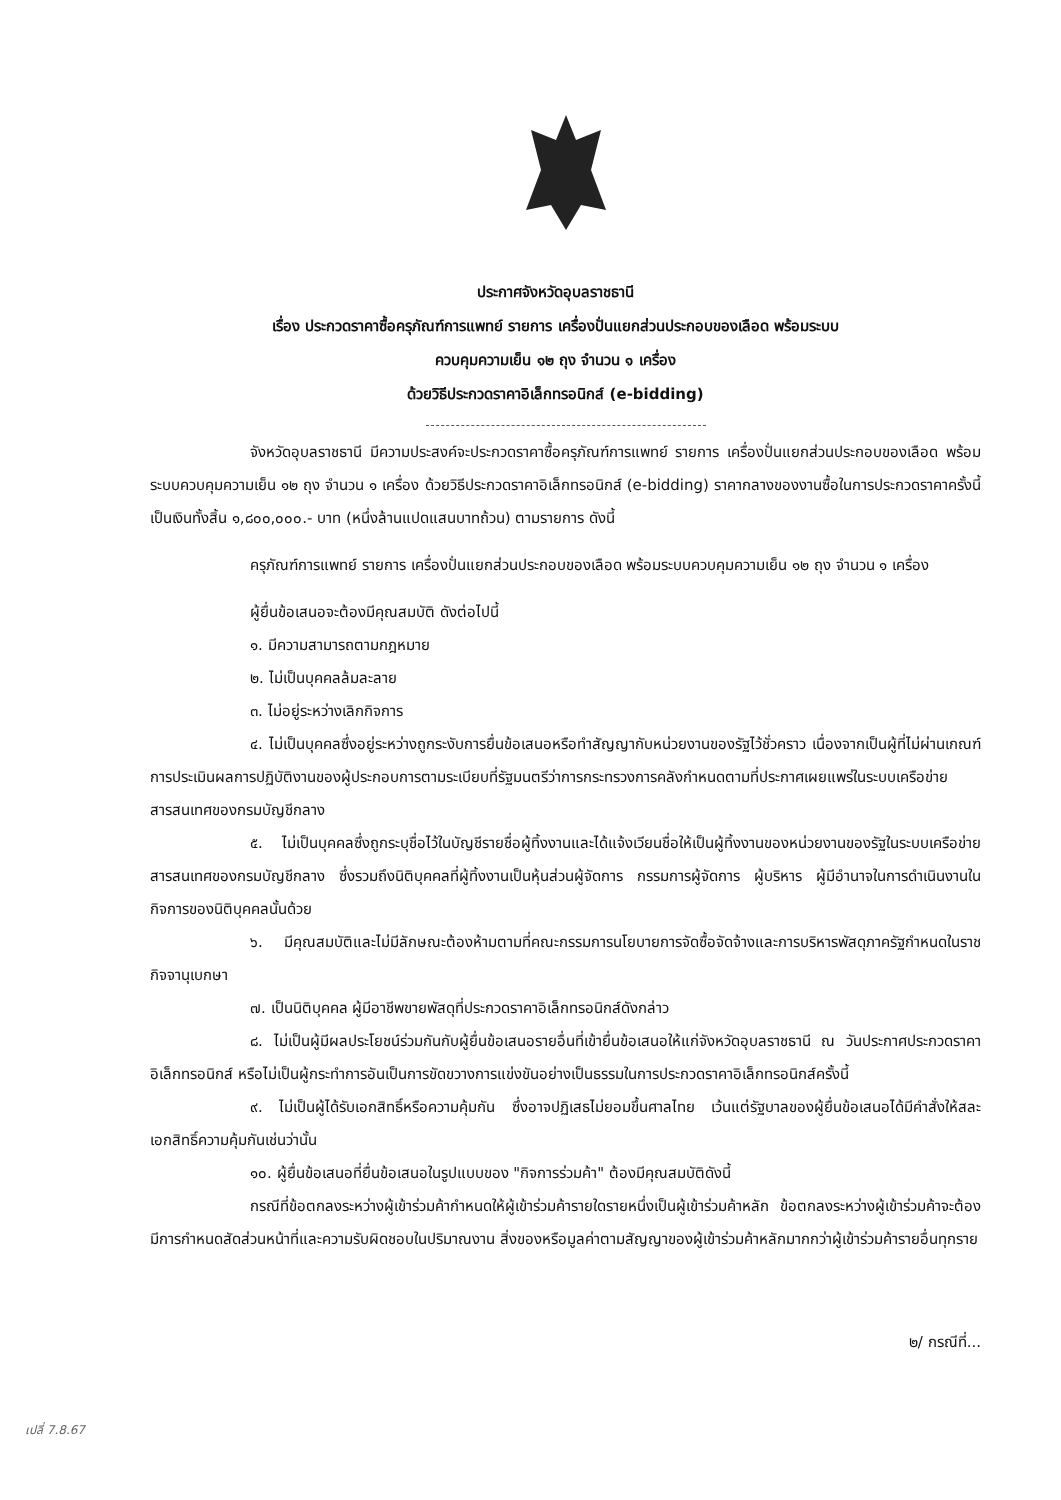ประกาศจังหวัดอุบลราชธานี
เรื่อง ประกวดราคาซื้อครุภัณฑ์การแพทย์ รายการ เครื่องปั่นแยกส่วนประกอบของเลือด พร้อมระบบ
ควบคุมความเย็น ๑๒ ถุง จำนวน ๑ เครื่อง
ด้วยวิธีประกวดราคาอิเล็กทรอนิกส์ (e-bidding)
จังหวัดอุบลราชธานี มีความประสงค์จะประกวดราคาซื้อครุภัณฑ์การแพทย์ รายการ เครื่องปั่นแยกส่วนประกอบของเลือด พร้อมระบบควบคุมความเย็น ๑๒ ถุง จำนวน ๑ เครื่อง ด้วยวิธีประกวดราคาอิเล็กทรอนิกส์ (e-bidding) ราคากลางของงานซื้อในการประกวดราคาครั้งนี้ เป็นเงินทั้งสิ้น ๑,๘๐๐,๐๐๐.- บาท (หนึ่งล้านแปดแสนบาทถ้วน) ตามรายการ ดังนี้
ครุภัณฑ์การแพทย์ รายการ เครื่องปั่นแยกส่วนประกอบของเลือด พร้อมระบบควบคุมความเย็น ๑๒ ถุง จำนวน ๑ เครื่อง
ผู้ยื่นข้อเสนอจะต้องมีคุณสมบัติ ดังต่อไปนี้
๑. มีความสามารถตามกฎหมาย
๒. ไม่เป็นบุคคลล้มละลาย
๓. ไม่อยู่ระหว่างเลิกกิจการ
๔. ไม่เป็นบุคคลซึ่งอยู่ระหว่างถูกระงับการยื่นข้อเสนอหรือทำสัญญากับหน่วยงานของรัฐไว้ชั่วคราว เนื่องจากเป็นผู้ที่ไม่ผ่านเกณฑ์การประเมินผลการปฏิบัติงานของผู้ประกอบการตามระเบียบที่รัฐมนตรีว่าการกระทรวงการคลังกำหนดตามที่ประกาศเผยแพร่ในระบบเครือข่ายสารสนเทศของกรมบัญชีกลาง
๕. ไม่เป็นบุคคลซึ่งถูกระบุชื่อไว้ในบัญชีรายชื่อผู้ทิ้งงานและได้แจ้งเวียนชื่อให้เป็นผู้ทิ้งงานของหน่วยงานของรัฐในระบบเครือข่ายสารสนเทศของกรมบัญชีกลาง ซึ่งรวมถึงนิติบุคคลที่ผู้ทิ้งงานเป็นหุ้นส่วนผู้จัดการ กรรมการผู้จัดการ ผู้บริหาร ผู้มีอำนาจในการดำเนินงานในกิจการของนิติบุคคลนั้นด้วย
๖. มีคุณสมบัติและไม่มีลักษณะต้องห้ามตามที่คณะกรรมการนโยบายการจัดซื้อจัดจ้างและการบริหารพัสดุภาครัฐกำหนดในราชกิจจานุเบกษา
๗. เป็นนิติบุคคล ผู้มีอาชีพขายพัสดุที่ประกวดราคาอิเล็กทรอนิกส์ดังกล่าว
๘. ไม่เป็นผู้มีผลประโยชน์ร่วมกันกับผู้ยื่นข้อเสนอรายอื่นที่เข้ายื่นข้อเสนอให้แก่จังหวัดอุบลราชธานี ณ วันประกาศประกวดราคาอิเล็กทรอนิกส์ หรือไม่เป็นผู้กระทำการอันเป็นการขัดขวางการแข่งขันอย่างเป็นธรรมในการประกวดราคาอิเล็กทรอนิกส์ครั้งนี้
๙. ไม่เป็นผู้ได้รับเอกสิทธิ์หรือความคุ้มกัน ซึ่งอาจปฏิเสธไม่ยอมขึ้นศาลไทย เว้นแต่รัฐบาลของผู้ยื่นข้อเสนอได้มีคำสั่งให้สละเอกสิทธิ์ความคุ้มกันเช่นว่านั้น
๑๐. ผู้ยื่นข้อเสนอที่ยื่นข้อเสนอในรูปแบบของ "กิจการร่วมค้า" ต้องมีคุณสมบัติดังนี้
กรณีที่ข้อตกลงระหว่างผู้เข้าร่วมค้ากำหนดให้ผู้เข้าร่วมค้ารายใดรายหนึ่งเป็นผู้เข้าร่วมค้าหลัก ข้อตกลงระหว่างผู้เข้าร่วมค้าจะต้องมีการกำหนดสัดส่วนหน้าที่และความรับผิดชอบในปริมาณงาน สิ่งของหรือมูลค่าตามสัญญาของผู้เข้าร่วมค้าหลักมากกว่าผู้เข้าร่วมค้ารายอื่นทุกราย
๒/ กรณีที่...
เปลี่ 7.8.67